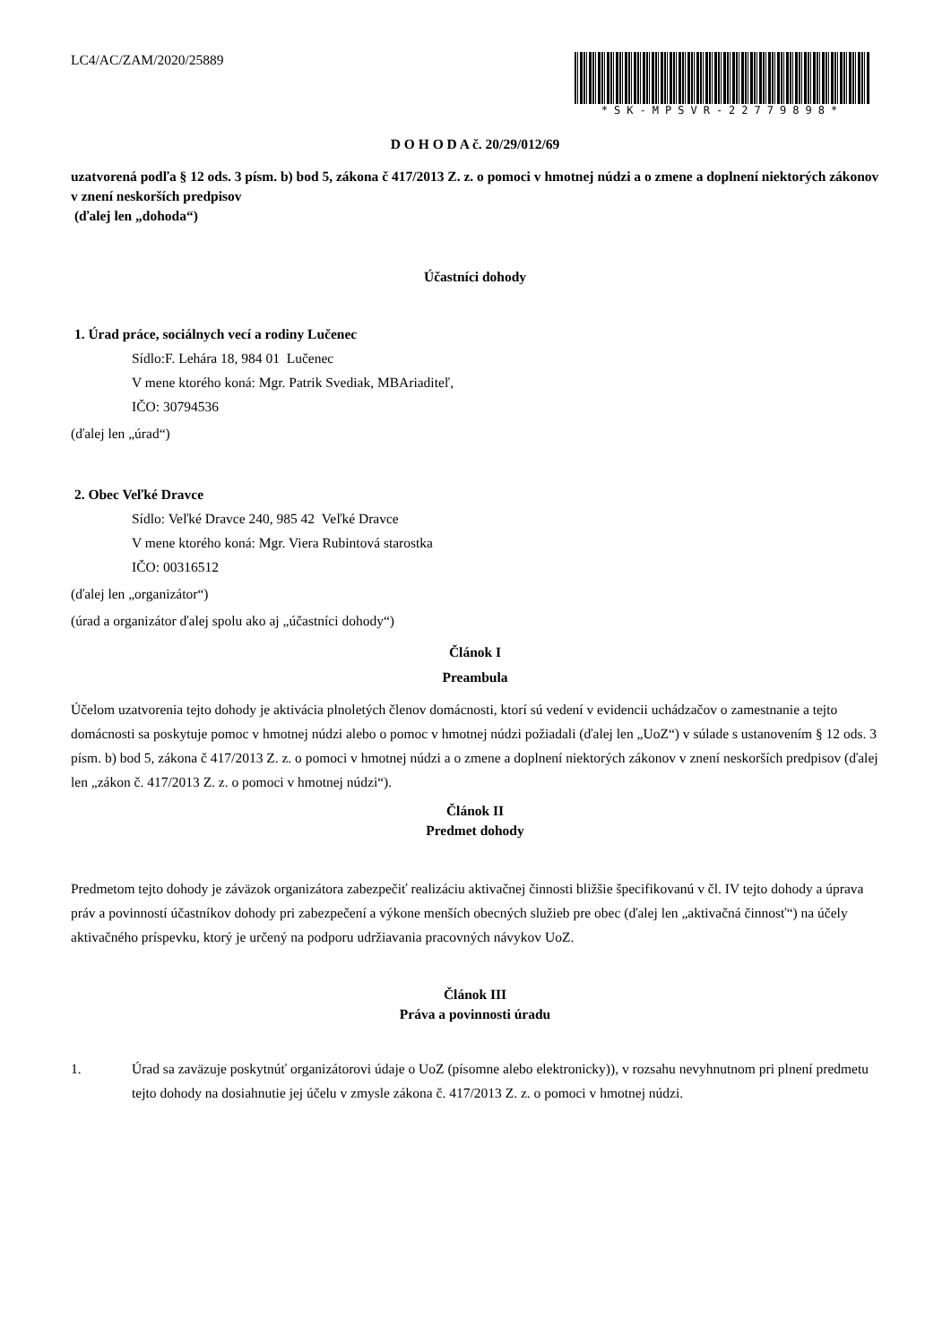LC4/AC/ZAM/2020/25889
*SK-MPSVR-22779898*
D O H O D A č. 20/29/012/69
uzatvorená podľa § 12 ods. 3 písm. b) bod 5, zákona č 417/2013 Z. z. o pomoci v hmotnej núdzi a o zmene a doplnení niektorých zákonov v znení neskorších predpisov
(ďalej len „dohoda“)
Účastníci dohody
1. Úrad práce, sociálnych vecí a rodiny Lučenec
Sídlo:F. Lehára 18, 984 01 Lučenec
V mene ktorého koná: Mgr. Patrik Svediak, MBAriaditeľ,
IČO: 30794536
(ďalej len „úrad“)
2. Obec Veľké Dravce
Sídlo: Veľké Dravce 240, 985 42 Veľké Dravce
V mene ktorého koná: Mgr. Viera Rubintová starostka
IČO: 00316512
(ďalej len „organizátor“)
(úrad a organizátor ďalej spolu ako aj „účastníci dohody“)
Článok I
Preambula
Účelom uzatvorenia tejto dohody je aktivácia plnoletých členov domácnosti, ktorí sú vedení v evidencii uchádzačov o zamestnanie a tejto domácnosti sa poskytuje pomoc v hmotnej núdzi alebo o pomoc v hmotnej núdzi požiadali (ďalej len „UoZ“) v súlade s ustanovením § 12 ods. 3 písm. b) bod 5, zákona č 417/2013 Z. z. o pomoci v hmotnej núdzi a o zmene a doplnení niektorých zákonov v znení neskorších predpisov (ďalej len „zákon č. 417/2013 Z. z. o pomoci v hmotnej núdzi“).
Článok II
Predmet dohody
Predmetom tejto dohody je záväzok organizátora zabezpečiť realizáciu aktivačnej činnosti bližšie špecifikovanú v čl. IV tejto dohody a úprava práv a povinností účastníkov dohody pri zabezpečení a výkone menších obecných služieb pre obec (ďalej len „aktivačná činnosť“) na účely aktivačného príspevku, ktorý je určený na podporu udržiavania pracovných návykov UoZ.
Článok III
Práva a povinnosti úradu
1. Úrad sa zaväzuje poskytnúť organizátorovi údaje o UoZ (písomne alebo elektronicky)), v rozsahu nevyhnutnom pri plnení predmetu tejto dohody na dosiahnutie jej účelu v zmysle zákona č. 417/2013 Z. z. o pomoci v hmotnej núdzi.